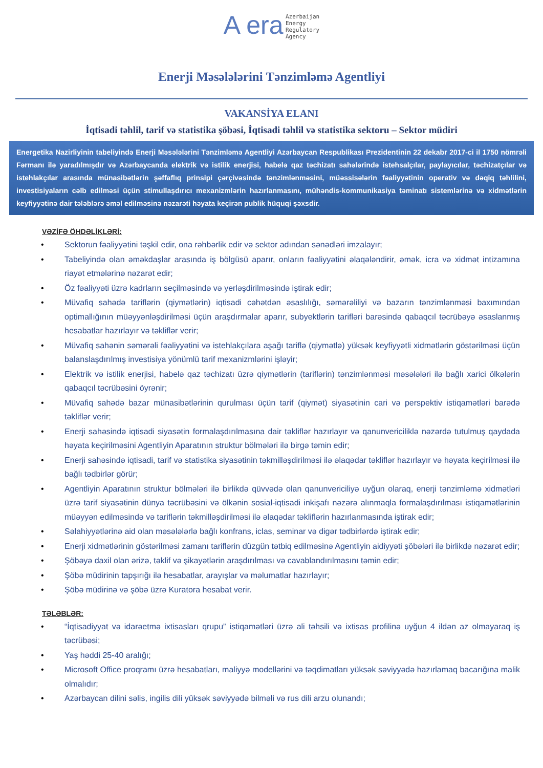A era Azerbaijan
Energy
Regulatory
Agency
Enerji Məsələlərini Tənzimləmə Agentliyi
VAKANSİYA ELANI
İqtisadi təhlil, tarif və statistika şöbəsi, İqtisadi təhlil və statistika sektoru – Sektor müdiri
Energetika Nazirliyinin tabeliyində Enerji Məsələlərini Tənzimləmə Agentliyi Azərbaycan Respublikası Prezidentinin 22 dekabr 2017-ci il 1750 nömrəli Fərmanı ilə yaradılmışdır və Azərbaycanda elektrik və istilik enerjisi, habelə qaz təchizatı sahələrində istehsalçılar, paylayıcılar, təchizatçılar və istehlakçılar arasında münasibətlərin şəffaflıq prinsipi çərçivəsində tənzimlənməsini, müəssisələrin fəaliyyətinin operativ və dəqiq təhlilini, investisiyaların cəlb edilməsi üçün stimullaşdırıcı mexanizmlərin hazırlanmasını, mühəndis-kommunikasiya təminatı sistemlərinə və xidmətlərin keyfiyyətinə dair tələblərə əməl edilməsinə nəzarəti həyata keçirən publik hüquqi şəxsdir.
VƏZİFƏ ÖHDƏLİKLƏRİ:
• Sektorun fəaliyyətini təşkil edir, ona rəhbərlik edir və sektor adından sənədləri imzalayır;
• Tabeliyində olan əməkdaşlar arasında iş bölgüsü aparır, onların fəaliyyətini əlaqələndirir, əmək, icra və xidmət intizamına riayət etmələrinə nəzarət edir;
• Öz fəaliyyəti üzrə kadrların seçilməsində və yerləşdirilməsində iştirak edir;
• Müvafiq sahədə tariflərin (qiymətlərin) iqtisadi cəhətdən əsaslılığı, səmərəliliyi və bazarın tənzimlənməsi baxımından optimallığının müəyyənləşdirilməsi üçün araşdırmalar aparır, subyektlərin tarifləri barəsində qabaqcıl təcrübəyə əsaslanmış hesabatlar hazırlayır və təkliflər verir;
• Müvafiq sahənin səmərəli fəaliyyətini və istehlakçılara aşağı tariflə (qiymətlə) yüksək keyfiyyətli xidmətlərin göstərilməsi üçün balanslaşdırılmış investisiya yönümlü tarif mexanizmlərini işləyir;
• Elektrik və istilik enerjisi, habelə qaz təchizatı üzrə qiymətlərin (tariflərin) tənzimlənməsi məsələləri ilə bağlı xarici ölkələrin qabaqcıl təcrübəsini öyrənir;
• Müvafiq sahədə bazar münasibətlərinin qurulması üçün tarif (qiymət) siyasətinin cari və perspektiv istiqamətləri barədə təkliflər verir;
• Enerji sahəsində iqtisadi siyasətin formalaşdırılmasına dair təkliflər hazırlayır və qanunvericiliklə nəzərdə tutulmuş qaydada həyata keçirilməsini Agentliyin Aparatının struktur bölmələri ilə birgə təmin edir;
• Enerji sahəsində iqtisadi, tarif və statistika siyasətinin təkmilləşdirilməsi ilə əlaqədar təkliflər hazırlayır və həyata keçirilməsi ilə bağlı tədbirlər görür;
• Agentliyin Aparatının struktur bölmələri ilə birlikdə qüvvədə olan qanunvericiliyə uyğun olaraq, enerji tənzimləmə xidmətləri üzrə tarif siyasətinin dünya təcrübəsini və ölkənin sosial-iqtisadi inkişafı nəzərə alınmaqla formalaşdırılması istiqamətlərinin müəyyən edilməsində və tariflərin təkmilləşdirilməsi ilə əlaqədar təkliflərin hazırlanmasında iştirak edir;
• Səlahiyyətlərinə aid olan məsələlərlə bağlı konfrans, iclas, seminar və digər tədbirlərdə iştirak edir;
• Enerji xidmətlərinin göstərilməsi zamanı tariflərin düzgün tətbiq edilməsinə Agentliyin aidiyyəti şöbələri ilə birlikdə nəzarət edir;
• Şöbəyə daxil olan ərizə, təklif və şikayətlərin araşdırılması və cavablandırılmasını təmin edir;
• Şöbə müdirinin tapşırığı ilə hesabatlar, arayışlar və məlumatlar hazırlayır;
• Şöbə müdirinə və şöbə üzrə Kuratora hesabat verir.
TƏLƏBLƏR:
• “İqtisadiyyat və idarəetmə ixtisasları qrupu” istiqamətləri üzrə ali təhsili və ixtisas profilinə uyğun 4 ildən az olmayaraq iş təcrübəsi;
• Yaş həddi 25-40 aralığı;
• Microsoft Office proqramı üzrə hesabatları, maliyyə modellərini və təqdimatları yüksək səviyyədə hazırlamaq bacarığına malik olmalıdır;
• Azərbaycan dilini səlis, ingilis dili yüksək səviyyədə bilməli və rus dili arzu olunandı;